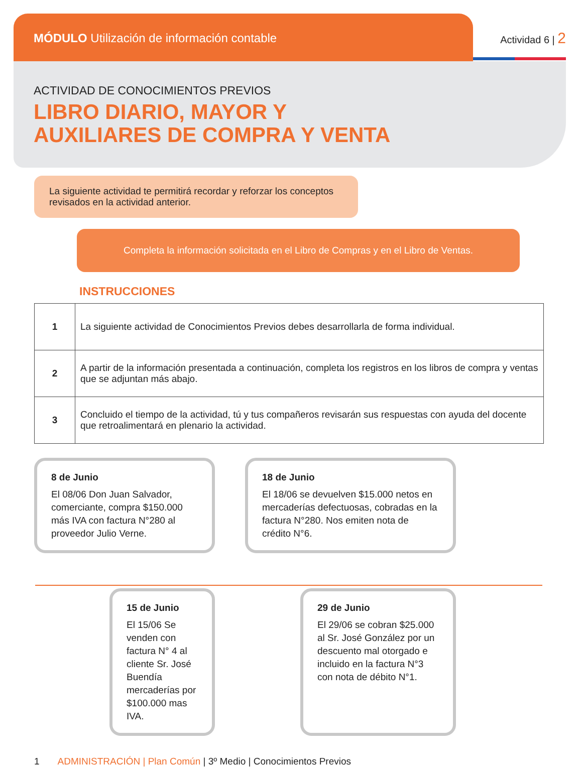MÓDULO Utilización de información contable
Actividad 6 | 2
ACTIVIDAD DE CONOCIMIENTOS PREVIOS
LIBRO DIARIO, MAYOR Y AUXILIARES DE COMPRA Y VENTA
La siguiente actividad te permitirá recordar y reforzar los conceptos revisados en la actividad anterior.
Completa la información solicitada en el Libro de Compras y en el Libro de Ventas.
INSTRUCCIONES
| 1 | La siguiente actividad de Conocimientos Previos debes desarrollarla de forma individual. |
| 2 | A partir de la información presentada a continuación, completa los registros en los libros de compra y ventas que se adjuntan más abajo. |
| 3 | Concluido el tiempo de la actividad, tú y tus compañeros revisarán sus respuestas con ayuda del docente que retroalimentará en plenario la actividad. |
8 de Junio
El 08/06 Don Juan Salvador, comerciante, compra $150.000 más IVA con factura N°280 al proveedor Julio Verne.
18 de Junio
El 18/06 se devuelven $15.000 netos en mercaderías defectuosas, cobradas en la factura N°280. Nos emiten nota de crédito N°6.
15 de Junio
El 15/06 Se venden con factura N° 4 al cliente Sr. José Buendía mercaderías por $100.000 mas IVA.
29 de Junio
El 29/06 se cobran $25.000 al Sr. José González por un descuento mal otorgado e incluido en la factura N°3 con nota de débito N°1.
1 ADMINISTRACIÓN | Plan Común | 3º Medio | Conocimientos Previos